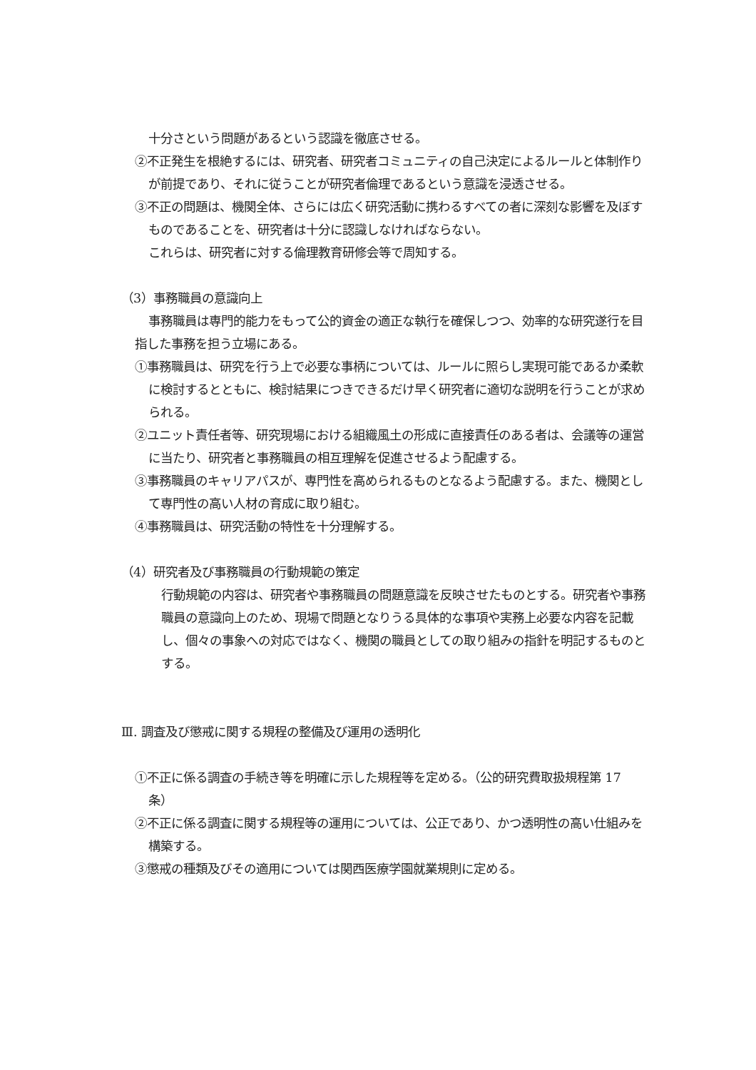十分さという問題があるという認識を徹底させる。
②不正発生を根絶するには、研究者、研究者コミュニティの自己決定によるルールと体制作りが前提であり、それに従うことが研究者倫理であるという意識を浸透させる。
③不正の問題は、機関全体、さらには広く研究活動に携わるすべての者に深刻な影響を及ぼすものであることを、研究者は十分に認識しなければならない。
これらは、研究者に対する倫理教育研修会等で周知する。
（3）事務職員の意識向上
事務職員は専門的能力をもって公的資金の適正な執行を確保しつつ、効率的な研究遂行を目指した事務を担う立場にある。
①事務職員は、研究を行う上で必要な事柄については、ルールに照らし実現可能であるか柔軟に検討するとともに、検討結果につきできるだけ早く研究者に適切な説明を行うことが求められる。
②ユニット責任者等、研究現場における組織風土の形成に直接責任のある者は、会議等の運営に当たり、研究者と事務職員の相互理解を促進させるよう配慮する。
③事務職員のキャリアパスが、専門性を高められるものとなるよう配慮する。また、機関として専門性の高い人材の育成に取り組む。
④事務職員は、研究活動の特性を十分理解する。
（4）研究者及び事務職員の行動規範の策定
行動規範の内容は、研究者や事務職員の問題意識を反映させたものとする。研究者や事務職員の意識向上のため、現場で問題となりうる具体的な事項や実務上必要な内容を記載し、個々の事象への対応ではなく、機関の職員としての取り組みの指針を明記するものとする。
Ⅲ. 調査及び懲戒に関する規程の整備及び運用の透明化
①不正に係る調査の手続き等を明確に示した規程等を定める。（公的研究費取扱規程第 17 条）
②不正に係る調査に関する規程等の運用については、公正であり、かつ透明性の高い仕組みを構築する。
③懲戒の種類及びその適用については関西医療学園就業規則に定める。